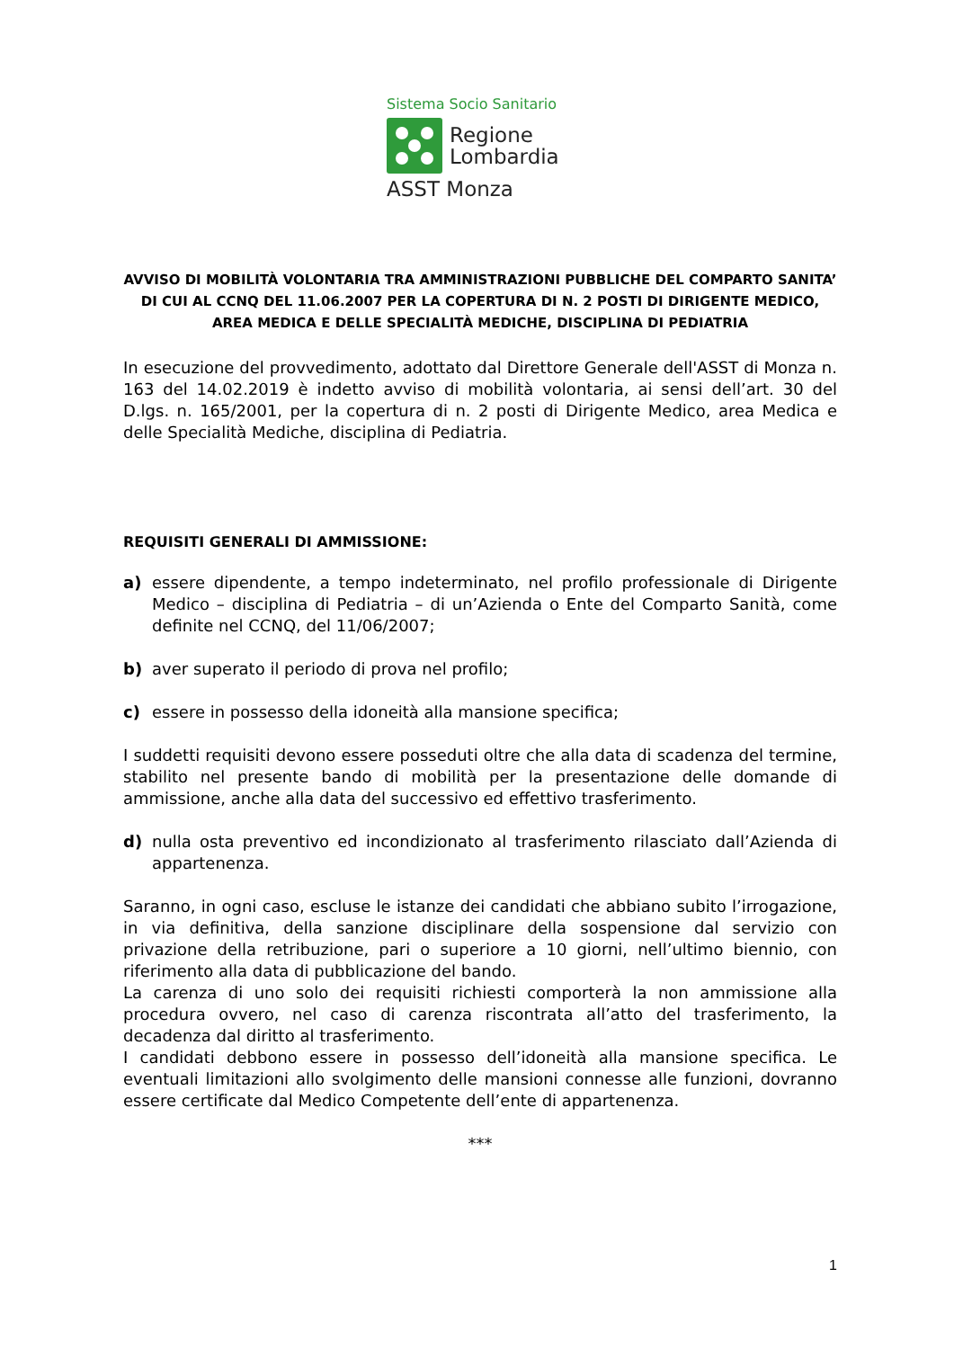Sistema Socio Sanitario
Regione
Lombardia
ASST Monza
AVVISO DI MOBILITÀ VOLONTARIA TRA AMMINISTRAZIONI PUBBLICHE DEL COMPARTO SANITA’ DI CUI AL CCNQ DEL 11.06.2007 PER LA COPERTURA DI N. 2 POSTI DI DIRIGENTE MEDICO, AREA MEDICA E DELLE SPECIALITÀ MEDICHE, DISCIPLINA DI PEDIATRIA
In esecuzione del provvedimento, adottato dal Direttore Generale dell'ASST di Monza n. 163 del 14.02.2019 è indetto avviso di mobilità volontaria, ai sensi dell’art. 30 del D.lgs. n. 165/2001, per la copertura di n. 2 posti di Dirigente Medico, area Medica e delle Specialità Mediche, disciplina di Pediatria.
REQUISITI GENERALI DI AMMISSIONE:
a) essere dipendente, a tempo indeterminato, nel profilo professionale di Dirigente Medico – disciplina di Pediatria – di un’Azienda o Ente del Comparto Sanità, come definite nel CCNQ, del 11/06/2007;
b) aver superato il periodo di prova nel profilo;
c) essere in possesso della idoneità alla mansione specifica;
I suddetti requisiti devono essere posseduti oltre che alla data di scadenza del termine, stabilito nel presente bando di mobilità per la presentazione delle domande di ammissione, anche alla data del successivo ed effettivo trasferimento.
d) nulla osta preventivo ed incondizionato al trasferimento rilasciato dall’Azienda di appartenenza.
Saranno, in ogni caso, escluse le istanze dei candidati che abbiano subito l’irrogazione, in via definitiva, della sanzione disciplinare della sospensione dal servizio con privazione della retribuzione, pari o superiore a 10 giorni, nell’ultimo biennio, con riferimento alla data di pubblicazione del bando.
La carenza di uno solo dei requisiti richiesti comporterà la non ammissione alla procedura ovvero, nel caso di carenza riscontrata all’atto del trasferimento, la decadenza dal diritto al trasferimento.
I candidati debbono essere in possesso dell’idoneità alla mansione specifica. Le eventuali limitazioni allo svolgimento delle mansioni connesse alle funzioni, dovranno essere certificate dal Medico Competente dell’ente di appartenenza.
***
1